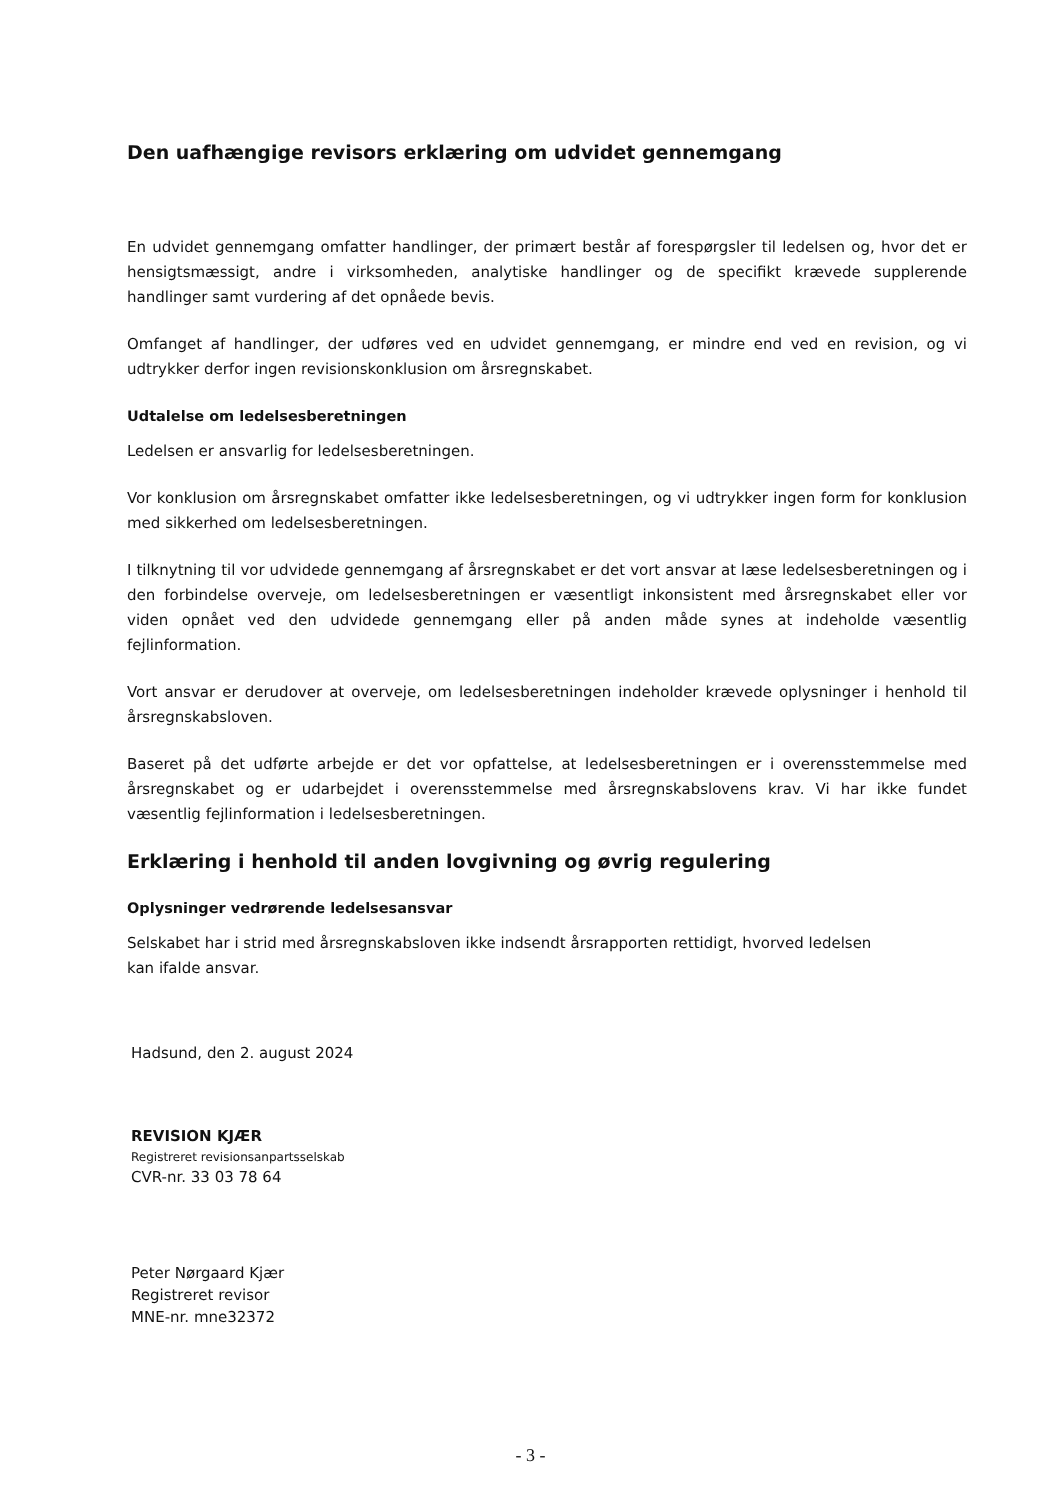Den uafhængige revisors erklæring om udvidet gennemgang
En udvidet gennemgang omfatter handlinger, der primært består af forespørgsler til ledelsen og, hvor det er hensigtsmæssigt, andre i virksomheden, analytiske handlinger og de specifikt krævede supplerende handlinger samt vurdering af det opnåede bevis.
Omfanget af handlinger, der udføres ved en udvidet gennemgang, er mindre end ved en revision, og vi udtrykker derfor ingen revisionskonklusion om årsregnskabet.
Udtalelse om ledelsesberetningen
Ledelsen er ansvarlig for ledelsesberetningen.
Vor konklusion om årsregnskabet omfatter ikke ledelsesberetningen, og vi udtrykker ingen form for konklusion med sikkerhed om ledelsesberetningen.
I tilknytning til vor udvidede gennemgang af årsregnskabet er det vort ansvar at læse ledelsesberetningen og i den forbindelse overveje, om ledelsesberetningen er væsentligt inkonsistent med årsregnskabet eller vor viden opnået ved den udvidede gennemgang eller på anden måde synes at indeholde væsentlig fejlinformation.
Vort ansvar er derudover at overveje, om ledelsesberetningen indeholder krævede oplysninger i henhold til årsregnskabsloven.
Baseret på det udførte arbejde er det vor opfattelse, at ledelsesberetningen er i overensstemmelse med årsregnskabet og er udarbejdet i overensstemmelse med årsregnskabslovens krav. Vi har ikke fundet væsentlig fejlinformation i ledelsesberetningen.
Erklæring i henhold til anden lovgivning og øvrig regulering
Oplysninger vedrørende ledelsesansvar
Selskabet har i strid med årsregnskabsloven ikke indsendt årsrapporten rettidigt, hvorved ledelsen
kan ifalde ansvar.
Hadsund, den 2. august 2024
REVISION KJÆR
Registreret revisionsanpartsselskab
CVR-nr. 33 03 78 64
Peter Nørgaard Kjær
Registreret revisor
MNE-nr. mne32372
- 3 -